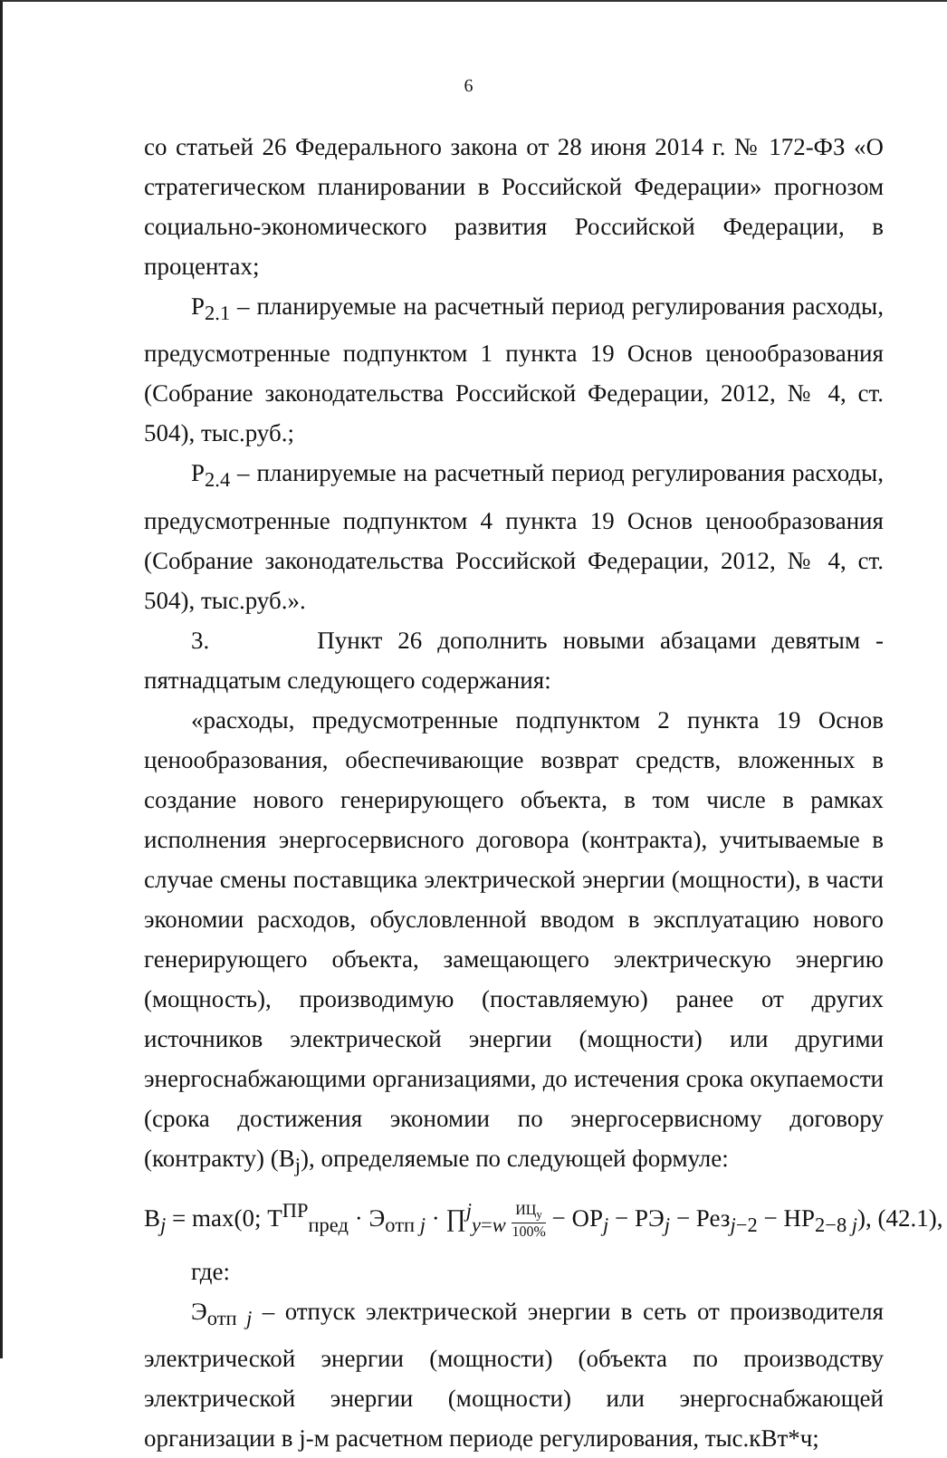6
со статьей 26 Федерального закона от 28 июня 2014 г. № 172-ФЗ «О стратегическом планировании в Российской Федерации» прогнозом социально-экономического развития Российской Федерации, в процентах;
Р<sub>2.1</sub> – планируемые на расчетный период регулирования расходы, предусмотренные подпунктом 1 пункта 19 Основ ценообразования (Собрание законодательства Российской Федерации, 2012, № 4, ст. 504), тыс.руб.;
Р<sub>2.4</sub> – планируемые на расчетный период регулирования расходы, предусмотренные подпунктом 4 пункта 19 Основ ценообразования (Собрание законодательства Российской Федерации, 2012, № 4, ст. 504), тыс.руб.».
3. Пункт 26 дополнить новыми абзацами девятым - пятнадцатым следующего содержания:
«расходы, предусмотренные подпунктом 2 пункта 19 Основ ценообразования, обеспечивающие возврат средств, вложенных в создание нового генерирующего объекта, в том числе в рамках исполнения энергосервисного договора (контракта), учитываемые в случае смены поставщика электрической энергии (мощности), в части экономии расходов, обусловленной вводом в эксплуатацию нового генерирующего объекта, замещающего электрическую энергию (мощность), производимую (поставляемую) ранее от других источников электрической энергии (мощности) или другими энергоснабжающими организациями, до истечения срока окупаемости (срока достижения экономии по энергосервисному договору (контракту) (В<sub>j</sub>), определяемые по следующей формуле:
В<sub>j</sub> = max(0; Т<sup>ПР</sup><sub>пред</sub> · Э<sub>отп j</sub> · ∏<sup>j</sup><sub>y=w</sub> ИЦ<sub>у</sub> 100% − ОР<sub>j</sub> − РЭ<sub>j</sub> − Рез<sub>j−2</sub> − НР<sub>2−8 j</sub>), (42.1),
где:
Э<sub>отп j</sub> – отпуск электрической энергии в сеть от производителя электрической энергии (мощности) (объекта по производству электрической энергии (мощности) или энергоснабжающей организации в j-м расчетном периоде регулирования, тыс.кВт*ч;